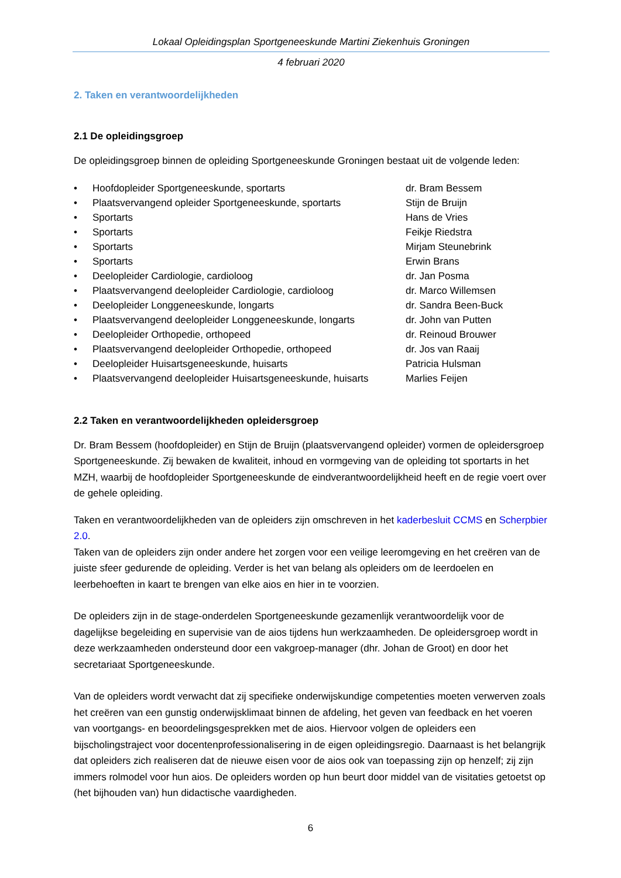Lokaal Opleidingsplan Sportgeneeskunde Martini Ziekenhuis Groningen
4 februari 2020
2. Taken en verantwoordelijkheden
2.1 De opleidingsgroep
De opleidingsgroep binnen de opleiding Sportgeneeskunde Groningen bestaat uit de volgende leden:
• Hoofdopleider Sportgeneeskunde, sportarts dr. Bram Bessem
• Plaatsvervangend opleider Sportgeneeskunde, sportarts Stijn de Bruijn
• Sportarts Hans de Vries
• Sportarts Feikje Riedstra
• Sportarts Mirjam Steunebrink
• Sportarts Erwin Brans
• Deelopleider Cardiologie, cardioloog dr. Jan Posma
• Plaatsvervangend deelopleider Cardiologie, cardioloog dr. Marco Willemsen
• Deelopleider Longgeneeskunde, longarts dr. Sandra Been-Buck
• Plaatsvervangend deelopleider Longgeneeskunde, longarts dr. John van Putten
• Deelopleider Orthopedie, orthopeed dr. Reinoud Brouwer
• Plaatsvervangend deelopleider Orthopedie, orthopeed dr. Jos van Raaij
• Deelopleider Huisartsgeneeskunde, huisarts Patricia Hulsman
• Plaatsvervangend deelopleider Huisartsgeneeskunde, huisarts Marlies Feijen
2.2 Taken en verantwoordelijkheden opleidersgroep
Dr. Bram Bessem (hoofdopleider) en Stijn de Bruijn (plaatsvervangend opleider) vormen de opleidersgroep Sportgeneeskunde. Zij bewaken de kwaliteit, inhoud en vormgeving van de opleiding tot sportarts in het MZH, waarbij de hoofdopleider Sportgeneeskunde de eindverantwoordelijkheid heeft en de regie voert over de gehele opleiding.
Taken en verantwoordelijkheden van de opleiders zijn omschreven in het kaderbesluit CCMS en Scherpbier 2.0.
Taken van de opleiders zijn onder andere het zorgen voor een veilige leeromgeving en het creëren van de juiste sfeer gedurende de opleiding. Verder is het van belang als opleiders om de leerdoelen en leerbehoeften in kaart te brengen van elke aios en hier in te voorzien.
De opleiders zijn in de stage-onderdelen Sportgeneeskunde gezamenlijk verantwoordelijk voor de dagelijkse begeleiding en supervisie van de aios tijdens hun werkzaamheden. De opleidersgroep wordt in deze werkzaamheden ondersteund door een vakgroep-manager (dhr. Johan de Groot) en door het secretariaat Sportgeneeskunde.
Van de opleiders wordt verwacht dat zij specifieke onderwijskundige competenties moeten verwerven zoals het creëren van een gunstig onderwijsklimaat binnen de afdeling, het geven van feedback en het voeren van voortgangs- en beoordelingsgesprekken met de aios. Hiervoor volgen de opleiders een bijscholingstraject voor docentenprofessionalisering in de eigen opleidingsregio. Daarnaast is het belangrijk dat opleiders zich realiseren dat de nieuwe eisen voor de aios ook van toepassing zijn op henzelf; zij zijn immers rolmodel voor hun aios. De opleiders worden op hun beurt door middel van de visitaties getoetst op (het bijhouden van) hun didactische vaardigheden.
6